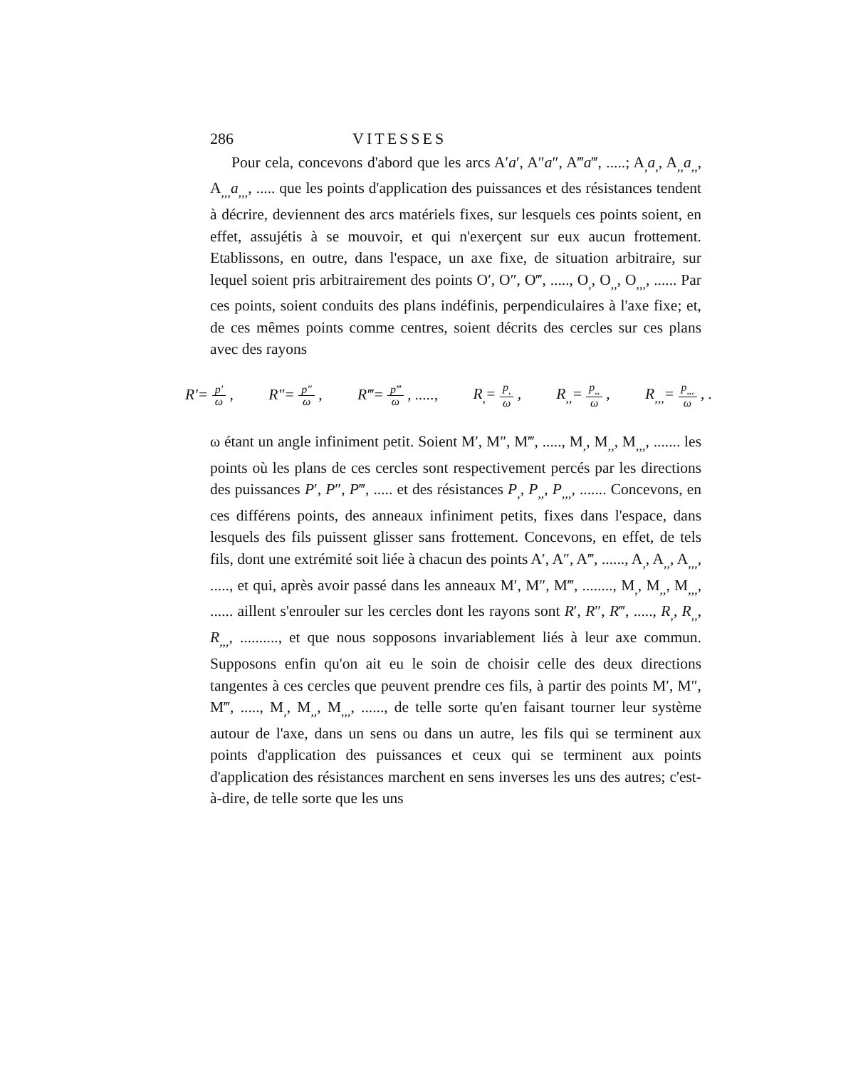286 VITESSES
Pour cela, concevons d'abord que les arcs A′a′, A″a″, A‴a‴, .....; A<sub>,</sub>a<sub>,</sub>, A<sub>,,</sub>a<sub>,,</sub>, A<sub>,,,</sub>a<sub>,,,</sub>, ..... que les points d'application des puissances et des résistances tendent à décrire, deviennent des arcs matériels fixes, sur lesquels ces points soient, en effet, assujétis à se mouvoir, et qui n'exerçent sur eux aucun frottement. Etablissons, en outre, dans l'espace, un axe fixe, de situation arbitraire, sur lequel soient pris arbitrairement des points O′, O″, O‴, ....., O<sub>,</sub>, O<sub>,,</sub>, O<sub>,,,</sub>, ...... Par ces points, soient conduits des plans indéfinis, perpendiculaires à l'axe fixe; et, de ces mêmes points comme centres, soient décrits des cercles sur ces plans avec des rayons
R′= p′ ω , R″= p″ ω , R‴= p‴ ω , ....., R<sub>,</sub>= p<sub>,</sub> ω , R<sub>,,</sub>= p<sub>,,</sub> ω , R<sub>,,,</sub>= p<sub>,,,</sub> ω , .
ω étant un angle infiniment petit. Soient M′, M″, M‴, ....., M<sub>,</sub>, M<sub>,,</sub>, M<sub>,,,</sub>, ....... les points où les plans de ces cercles sont respectivement percés par les directions des puissances P′, P″, P‴, ..... et des résistances P<sub>,</sub>, P<sub>,,</sub>, P<sub>,,,</sub>, ....... Concevons, en ces différens points, des anneaux infiniment petits, fixes dans l'espace, dans lesquels des fils puissent glisser sans frottement. Concevons, en effet, de tels fils, dont une extrémité soit liée à chacun des points A′, A″, A‴, ......, A<sub>,</sub>, A<sub>,,</sub>, A<sub>,,,</sub>, ....., et qui, après avoir passé dans les anneaux M′, M″, M‴, ........, M<sub>,</sub>, M<sub>,,</sub>, M<sub>,,,</sub>, ...... aillent s'enrouler sur les cercles dont les rayons sont R′, R″, R‴, ....., R<sub>,</sub>, R<sub>,,</sub>, R<sub>,,,</sub>, .........., et que nous sopposons invariablement liés à leur axe commun. Supposons enfin qu'on ait eu le soin de choisir celle des deux directions tangentes à ces cercles que peuvent prendre ces fils, à partir des points M′, M″, M‴, ....., M<sub>,</sub>, M<sub>,,</sub>, M<sub>,,,</sub>, ......, de telle sorte qu'en faisant tourner leur système autour de l'axe, dans un sens ou dans un autre, les fils qui se terminent aux points d'application des puissances et ceux qui se terminent aux points d'application des résistances marchent en sens inverses les uns des autres; c'est-à-dire, de telle sorte que les uns